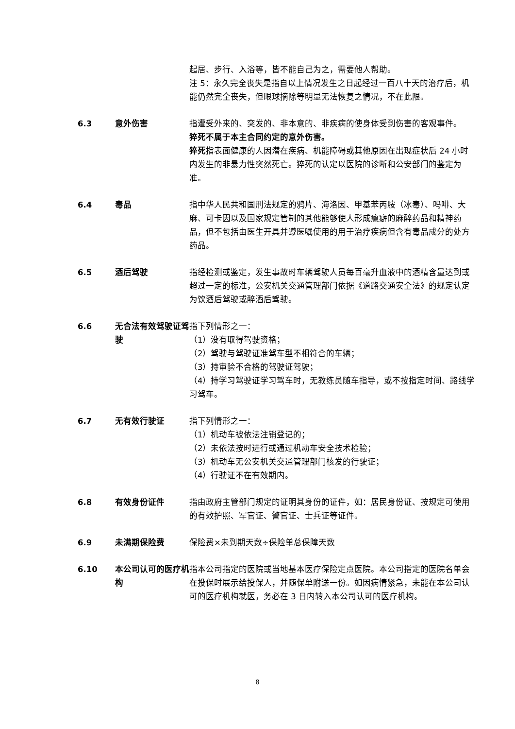起居、步行、入浴等，皆不能自己为之，需要他人帮助。
注 5：永久完全丧失是指自以上情况发生之日起经过一百八十天的治疗后，机能仍然完全丧失，但眼球摘除等明显无法恢复之情况，不在此限。
6.3 意外伤害 指遭受外来的、突发的、非本意的、非疾病的使身体受到伤害的客观事件。
猝死不属于本主合同约定的意外伤害。
猝死指表面健康的人因潜在疾病、机能障碍或其他原因在出现症状后 24 小时内发生的非暴力性突然死亡。猝死的认定以医院的诊断和公安部门的鉴定为准。
6.4 毒品 指中华人民共和国刑法规定的鸦片、海洛因、甲基苯丙胺（冰毒）、吗啡、大麻、可卡因以及国家规定管制的其他能够使人形成瘾癖的麻醉药品和精神药品，但不包括由医生开具并遵医嘱使用的用于治疗疾病但含有毒品成分的处方药品。
6.5 酒后驾驶 指经检测或鉴定，发生事故时车辆驾驶人员每百毫升血液中的酒精含量达到或超过一定的标准，公安机关交通管理部门依据《道路交通安全法》的规定认定为饮酒后驾驶或醉酒后驾驶。
6.6 无合法有效驾驶证驾驶
指下列情形之一：
（1）没有取得驾驶资格；
（2）驾驶与驾驶证准驾车型不相符合的车辆；
（3）持审验不合格的驾驶证驾驶；
（4）持学习驾驶证学习驾车时，无教练员随车指导，或不按指定时间、路线学习驾车。
6.7 无有效行驶证 指下列情形之一：
（1）机动车被依法注销登记的；
（2）未依法按时进行或通过机动车安全技术检验；
（3）机动车无公安机关交通管理部门核发的行驶证；
（4）行驶证不在有效期内。
6.8 有效身份证件 指由政府主管部门规定的证明其身份的证件，如：居民身份证、按规定可使用的有效护照、军官证、警官证、士兵证等证件。
6.9 未满期保险费 保险费×未到期天数÷保险单总保障天数
6.10 本公司认可的医疗机构
指本公司指定的医院或当地基本医疗保险定点医院。本公司指定的医院名单会在投保时展示给投保人，并随保单附送一份。如因病情紧急，未能在本公司认可的医疗机构就医，务必在 3 日内转入本公司认可的医疗机构。
8